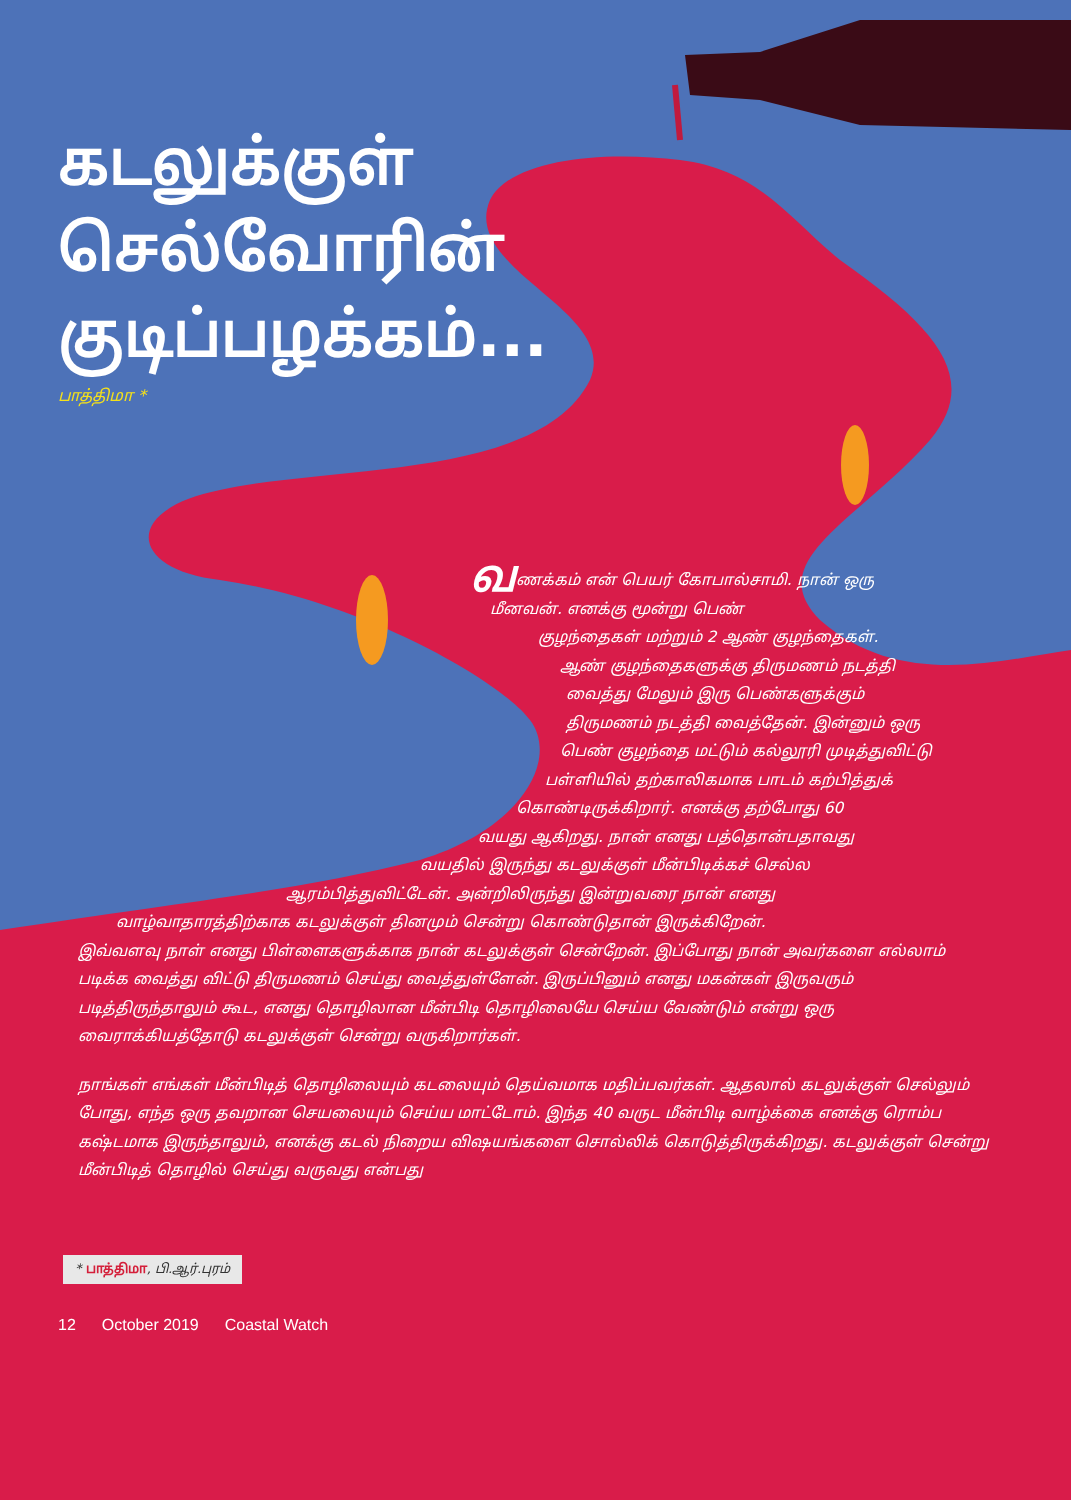கடலுக்குள்
செல்வோரின்
குடிப்பழக்கம்...
பாத்திமா *
வணக்கம் என் பெயர் கோபால்சாமி. நான் ஒரு
மீனவன். எனக்கு மூன்று பெண்
குழந்தைகள் மற்றும் 2 ஆண் குழந்தைகள்.
ஆண் குழந்தைகளுக்கு திருமணம் நடத்தி
வைத்து மேலும் இரு பெண்களுக்கும்
திருமணம் நடத்தி வைத்தேன். இன்னும் ஒரு
பெண் குழந்தை மட்டும் கல்லூரி முடித்துவிட்டு
பள்ளியில் தற்காலிகமாக பாடம் கற்பித்துக்
கொண்டிருக்கிறார். எனக்கு தற்போது 60
வயது ஆகிறது. நான் எனது பத்தொன்பதாவது
வயதில் இருந்து கடலுக்குள் மீன்பிடிக்கச் செல்ல
ஆரம்பித்துவிட்டேன். அன்றிலிருந்து இன்றுவரை நான் எனது
வாழ்வாதாரத்திற்காக கடலுக்குள் தினமும் சென்று கொண்டுதான் இருக்கிறேன்.
இவ்வளவு நாள் எனது பிள்ளைகளுக்காக நான் கடலுக்குள் சென்றேன். இப்போது நான் அவர்களை எல்லாம் படிக்க வைத்து விட்டு திருமணம் செய்து வைத்துள்ளேன். இருப்பினும் எனது மகன்கள் இருவரும் படித்திருந்தாலும் கூட, எனது தொழிலான மீன்பிடி தொழிலையே செய்ய வேண்டும் என்று ஒரு வைராக்கியத்தோடு கடலுக்குள் சென்று வருகிறார்கள்.
நாங்கள் எங்கள் மீன்பிடித் தொழிலையும் கடலையும் தெய்வமாக மதிப்பவர்கள். ஆதலால் கடலுக்குள் செல்லும் போது, எந்த ஒரு தவறான செயலையும் செய்ய மாட்டோம். இந்த 40 வருட மீன்பிடி வாழ்க்கை எனக்கு ரொம்ப கஷ்டமாக இருந்தாலும், எனக்கு கடல் நிறைய விஷயங்களை சொல்லிக் கொடுத்திருக்கிறது. கடலுக்குள் சென்று மீன்பிடித் தொழில் செய்து வருவது என்பது
* பாத்திமா, பி.ஆர்.புரம்
12 October 2019 Coastal Watch